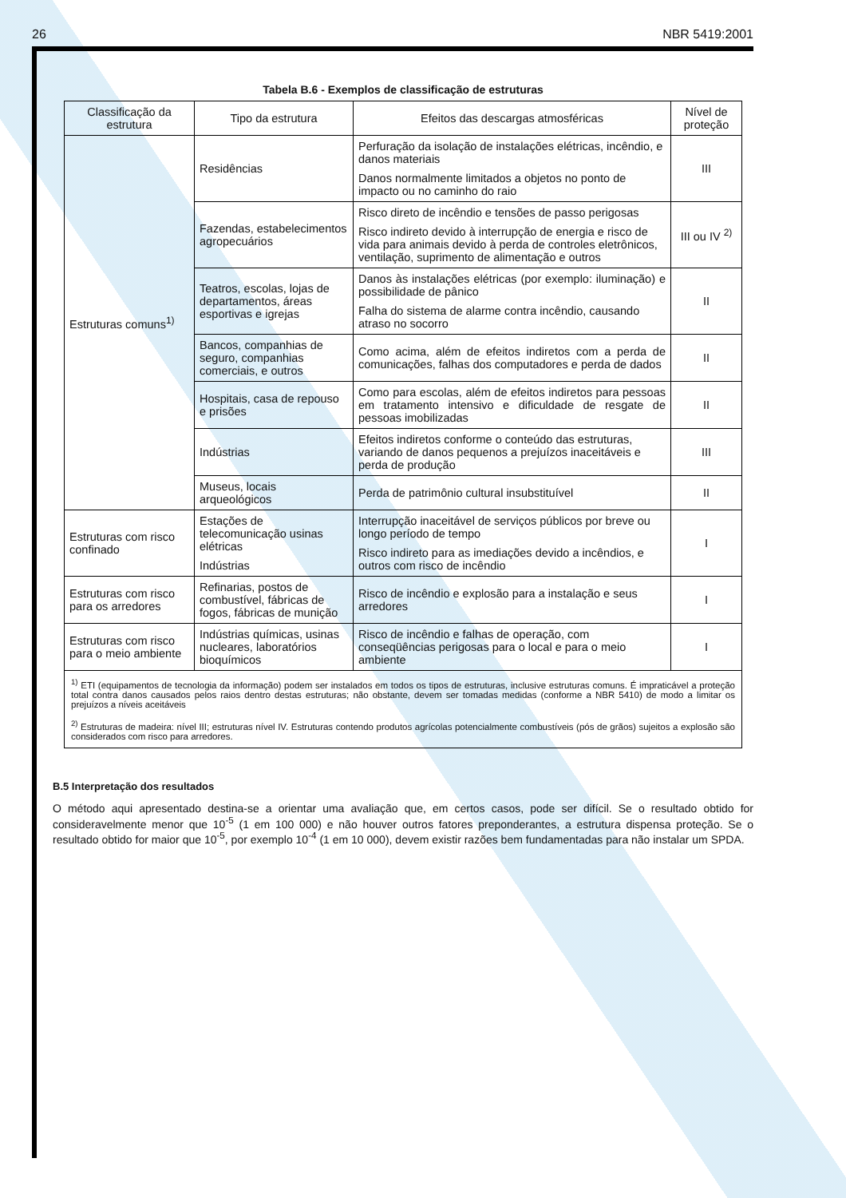26 NBR 5419:2001
Tabela B.6 - Exemplos de classificação de estruturas
| Classificação da estrutura | Tipo da estrutura | Efeitos das descargas atmosféricas | Nível de proteção |
| --- | --- | --- | --- |
| Estruturas comuns<sup>1)</sup> | Residências | Perfuração da isolação de instalações elétricas, incêndio, e danos materiais Danos normalmente limitados a objetos no ponto de impacto ou no caminho do raio | III |
| | Fazendas, estabelecimentos agropecuários | Risco direto de incêndio e tensões de passo perigosas Risco indireto devido à interrupção de energia e risco de vida para animais devido à perda de controles eletrônicos, ventilação, suprimento de alimentação e outros | III ou IV <sup>2)</sup> |
| | Teatros, escolas, lojas de departamentos, áreas esportivas e igrejas | Danos às instalações elétricas (por exemplo: iluminação) e possibilidade de pânico Falha do sistema de alarme contra incêndio, causando atraso no socorro | II |
| | Bancos, companhias de seguro, companhias comerciais, e outros | Como acima, além de efeitos indiretos com a perda de comunicações, falhas dos computadores e perda de dados | II |
| | Hospitais, casa de repouso e prisões | Como para escolas, além de efeitos indiretos para pessoas em tratamento intensivo e dificuldade de resgate de pessoas imobilizadas | II |
| | Indústrias | Efeitos indiretos conforme o conteúdo das estruturas, variando de danos pequenos a prejuízos inaceitáveis e perda de produção | III |
| | Museus, locais arqueológicos | Perda de patrimônio cultural insubstituível | II |
| Estruturas com risco confinado | Estações de telecomunicação usinas elétricas Indústrias | Interrupção inaceitável de serviços públicos por breve ou longo período de tempo Risco indireto para as imediações devido a incêndios, e outros com risco de incêndio | I |
| Estruturas com risco para os arredores | Refinarias, postos de combustível, fábricas de fogos, fábricas de munição | Risco de incêndio e explosão para a instalação e seus arredores | I |
| Estruturas com risco para o meio ambiente | Indústrias químicas, usinas nucleares, laboratórios bioquímicos | Risco de incêndio e falhas de operação, com conseqüências perigosas para o local e para o meio ambiente | I |
| <sup>1)</sup> ETI (equipamentos de tecnologia da informação) podem ser instalados em todos os tipos de estruturas, inclusive estruturas comuns. É impraticável a proteção total contra danos causados pelos raios dentro destas estruturas; não obstante, devem ser tomadas medidas (conforme a NBR 5410) de modo a limitar os prejuízos a níveis aceitáveis <sup>2)</sup> Estruturas de madeira: nível III; estruturas nível IV. Estruturas contendo produtos agrícolas potencialmente combustíveis (pós de grãos) sujeitos a explosão são considerados com risco para arredores. | | | |
B.5 Interpretação dos resultados
O método aqui apresentado destina-se a orientar uma avaliação que, em certos casos, pode ser difícil. Se o resultado obtido for consideravelmente menor que 10<sup>-5</sup> (1 em 100 000) e não houver outros fatores preponderantes, a estrutura dispensa proteção. Se o resultado obtido for maior que 10<sup>-5</sup>, por exemplo 10<sup>-4</sup> (1 em 10 000), devem existir razões bem fundamentadas para não instalar um SPDA.